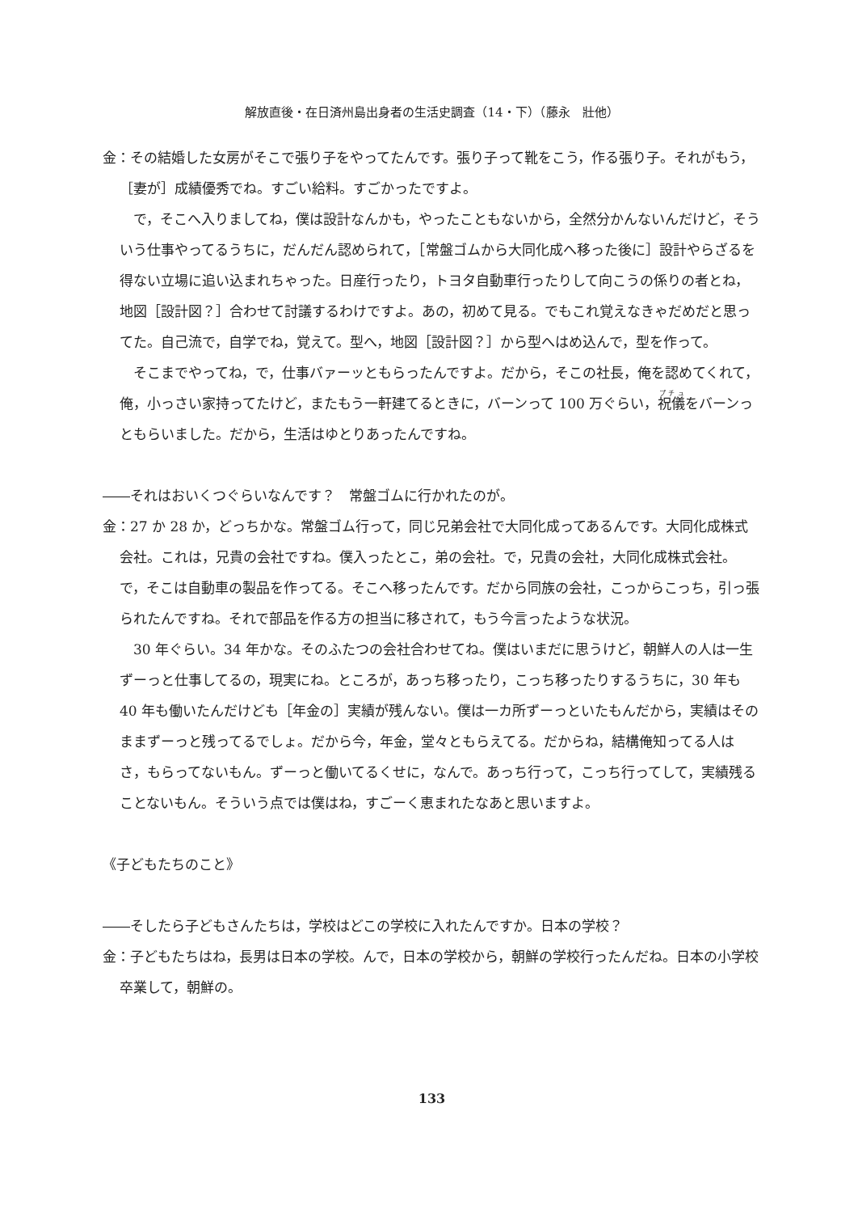解放直後・在日済州島出身者の生活史調査（14・下）（藤永　壯他）
金：その結婚した女房がそこで張り子をやってたんです。張り子って靴をこう，作る張り子。それがもう，［妻が］成績優秀でね。すごい給料。すごかったですよ。
で，そこへ入りましてね，僕は設計なんかも，やったこともないから，全然分かんないんだけど，そういう仕事やってるうちに，だんだん認められて，［常盤ゴムから大同化成へ移った後に］設計やらざるを得ない立場に追い込まれちゃった。日産行ったり，トヨタ自動車行ったりして向こうの係りの者とね，地図［設計図？］合わせて討議するわけですよ。あの，初めて見る。でもこれ覚えなきゃだめだと思ってた。自己流で，自学でね，覚えて。型へ，地図［設計図？］から型へはめ込んで，型を作って。
そこまでやってね，で，仕事バァーッともらったんですよ。だから，そこの社長，俺を認めてくれて，俺，小っさい家持ってたけど，またもう一軒建てるときに，バーンって 100 万ぐらい，祝儀をバーンっともらいました。だから，生活はゆとりあったんですね。
――それはおいくつぐらいなんです？　常盤ゴムに行かれたのが。
金：27 か 28 か，どっちかな。常盤ゴム行って，同じ兄弟会社で大同化成ってあるんです。大同化成株式会社。これは，兄貴の会社ですね。僕入ったとこ，弟の会社。で，兄貴の会社，大同化成株式会社。で，そこは自動車の製品を作ってる。そこへ移ったんです。だから同族の会社，こっからこっち，引っ張られたんですね。それで部品を作る方の担当に移されて，もう今言ったような状況。
30 年ぐらい。34 年かな。そのふたつの会社合わせてね。僕はいまだに思うけど，朝鮮人の人は一生ずーっと仕事してるの，現実にね。ところが，あっち移ったり，こっち移ったりするうちに，30 年も 40 年も働いたんだけども［年金の］実績が残んない。僕は一カ所ずーっといたもんだから，実績はそのままずーっと残ってるでしょ。だから今，年金，堂々ともらえてる。だからね，結構俺知ってる人はさ，もらってないもん。ずーっと働いてるくせに，なんで。あっち行って，こっち行ってして，実績残ることないもん。そういう点では僕はね，すごーく恵まれたなあと思いますよ。
《子どもたちのこと》
――そしたら子どもさんたちは，学校はどこの学校に入れたんですか。日本の学校？
金：子どもたちはね，長男は日本の学校。んで，日本の学校から，朝鮮の学校行ったんだね。日本の小学校卒業して，朝鮮の。
133